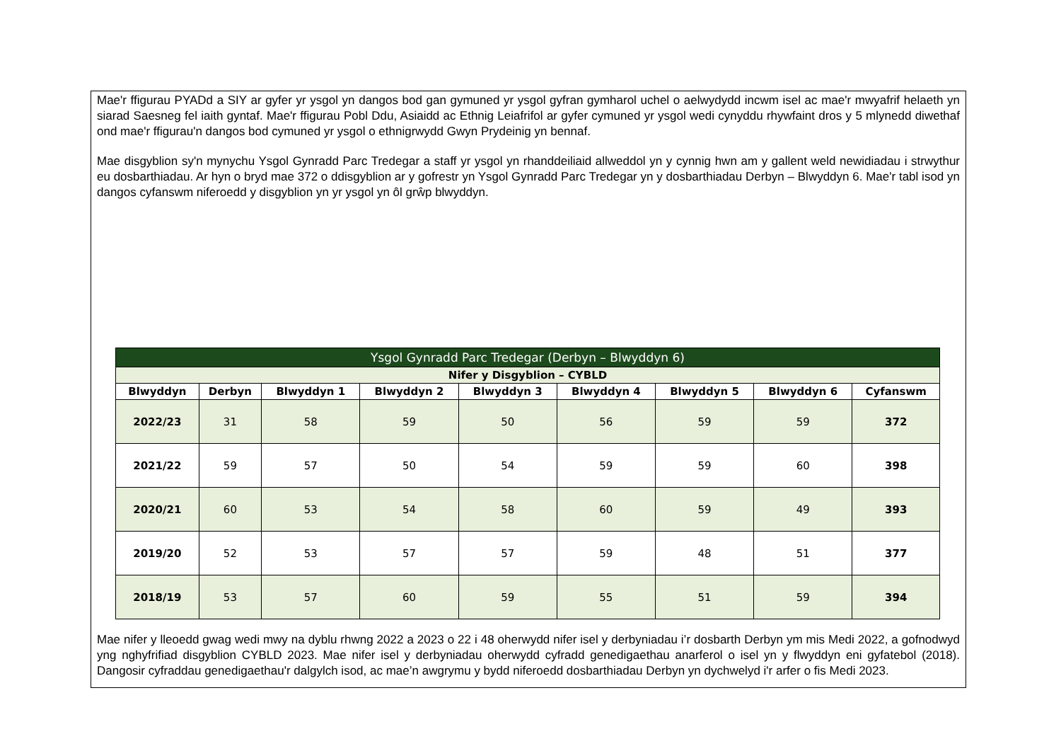Mae'r ffigurau PYADd a SIY ar gyfer yr ysgol yn dangos bod gan gymuned yr ysgol gyfran gymharol uchel o aelwydydd incwm isel ac mae'r mwyafrif helaeth yn siarad Saesneg fel iaith gyntaf. Mae'r ffigurau Pobl Ddu, Asiaidd ac Ethnig Leiafrifol ar gyfer cymuned yr ysgol wedi cynyddu rhywfaint dros y 5 mlynedd diwethaf ond mae'r ffigurau'n dangos bod cymuned yr ysgol o ethnigrwydd Gwyn Prydeinig yn bennaf.
Mae disgyblion sy'n mynychu Ysgol Gynradd Parc Tredegar a staff yr ysgol yn rhanddeiliaid allweddol yn y cynnig hwn am y gallent weld newidiadau i strwythur eu dosbarthiadau. Ar hyn o bryd mae 372 o ddisgyblion ar y gofrestr yn Ysgol Gynradd Parc Tredegar yn y dosbarthiadau Derbyn – Blwyddyn 6. Mae'r tabl isod yn dangos cyfanswm niferoedd y disgyblion yn yr ysgol yn ôl grŵp blwyddyn.
| Ysgol Gynradd Parc Tredegar (Derbyn – Blwyddyn 6) | | | | | | | | |
| --- | --- | --- | --- | --- | --- | --- | --- | --- |
| Nifer y Disgyblion – CYBLD | | | | | | | | |
| Blwyddyn | Derbyn | Blwyddyn 1 | Blwyddyn 2 | Blwyddyn 3 | Blwyddyn 4 | Blwyddyn 5 | Blwyddyn 6 | Cyfanswm |
| 2022/23 | 31 | 58 | 59 | 50 | 56 | 59 | 59 | 372 |
| 2021/22 | 59 | 57 | 50 | 54 | 59 | 59 | 60 | 398 |
| 2020/21 | 60 | 53 | 54 | 58 | 60 | 59 | 49 | 393 |
| 2019/20 | 52 | 53 | 57 | 57 | 59 | 48 | 51 | 377 |
| 2018/19 | 53 | 57 | 60 | 59 | 55 | 51 | 59 | 394 |
Mae nifer y lleoedd gwag wedi mwy na dyblu rhwng 2022 a 2023 o 22 i 48 oherwydd nifer isel y derbyniadau i’r dosbarth Derbyn ym mis Medi 2022, a gofnodwyd yng nghyfrifiad disgyblion CYBLD 2023. Mae nifer isel y derbyniadau oherwydd cyfradd genedigaethau anarferol o isel yn y flwyddyn eni gyfatebol (2018). Dangosir cyfraddau genedigaethau'r dalgylch isod, ac mae’n awgrymu y bydd niferoedd dosbarthiadau Derbyn yn dychwelyd i'r arfer o fis Medi 2023.